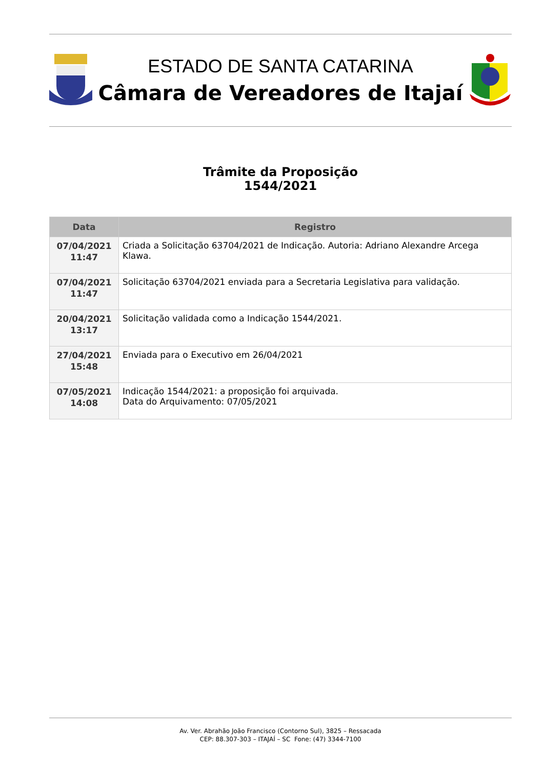ESTADO DE SANTA CATARINA
Câmara de Vereadores de Itajaí
Trâmite da Proposição
1544/2021
| Data | Registro |
| --- | --- |
| 07/04/2021 11:47 | Criada a Solicitação 63704/2021 de Indicação. Autoria: Adriano Alexandre Arcega Klawa. |
| 07/04/2021 11:47 | Solicitação 63704/2021 enviada para a Secretaria Legislativa para validação. |
| 20/04/2021 13:17 | Solicitação validada como a Indicação 1544/2021. |
| 27/04/2021 15:48 | Enviada para o Executivo em 26/04/2021 |
| 07/05/2021 14:08 | Indicação 1544/2021: a proposição foi arquivada. Data do Arquivamento: 07/05/2021 |
Av. Ver. Abrahão João Francisco (Contorno Sul), 3825 – Ressacada
CEP: 88.307-303 – ITAJAÍ – SC Fone: (47) 3344-7100